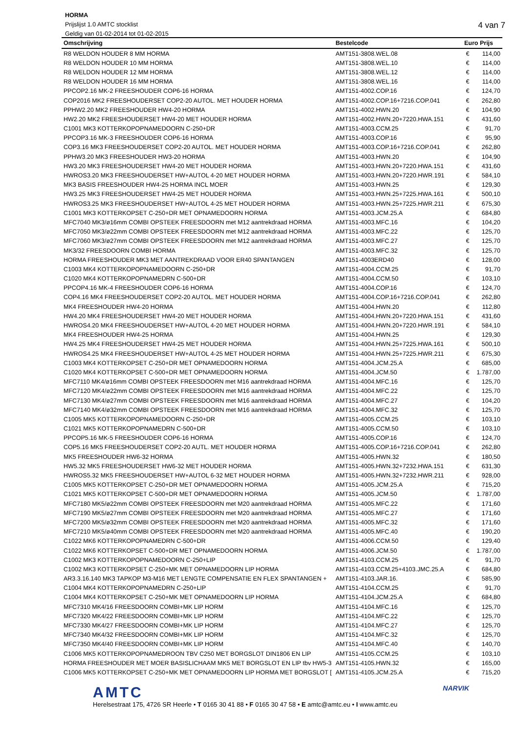HORMA
Prijslijst 1.0 AMTC stocklist
Geldig van 01-02-2014 tot 01-02-2015
4 van 7
| Omschrijving | Bestelcode | Euro Prijs | |
| --- | --- | --- | --- |
| R8 WELDON HOUDER 8 MM HORMA | AMT151-3808.WEL.08 | € | 114,00 |
| R8 WELDON HOUDER 10 MM HORMA | AMT151-3808.WEL.10 | € | 114,00 |
| R8 WELDON HOUDER 12 MM HORMA | AMT151-3808.WEL.12 | € | 114,00 |
| R8 WELDON HOUDER 16 MM HORMA | AMT151-3808.WEL.16 | € | 114,00 |
| PPCOP2.16 MK-2 FREESHOUDER COP6-16 HORMA | AMT151-4002.COP.16 | € | 124,70 |
| COP2016 MK2 FREESHOUDERSET COP2-20 AUTOL. MET HOUDER HORMA | AMT151-4002.COP.16+7216.COP.041 | € | 262,80 |
| PPHW2.20 MK2 FREESHOUDER HW4-20 HORMA | AMT151-4002.HWN.20 | € | 104,90 |
| HW2.20 MK2 FREESHOUDERSET HW4-20 MET HOUDER HORMA | AMT151-4002.HWN.20+7220.HWA.151 | € | 431,60 |
| C1001 MK3 KOTTERKOPOPNAMEDOORN C-250+DR | AMT151-4003.CCM.25 | € | 91,70 |
| PPCOP3.16 MK-3 FREESHOUDER COP6-16 HORMA | AMT151-4003.COP.16 | € | 95,90 |
| COP3.16 MK3 FREESHOUDERSET COP2-20 AUTOL. MET HOUDER HORMA | AMT151-4003.COP.16+7216.COP.041 | € | 262,80 |
| PPHW3.20 MK3 FREESHOUDER HW3-20 HORMA | AMT151-4003.HWN.20 | € | 104,90 |
| HW3.20 MK3 FREESHOUDERSET HW4-20 MET HOUDER HORMA | AMT151-4003.HWN.20+7220.HWA.151 | € | 431,60 |
| HWROS3.20 MK3 FREESHOUDERSET HW+AUTOL 4-20 MET HOUDER HORMA | AMT151-4003.HWN.20+7220.HWR.191 | € | 584,10 |
| MK3 BASIS FREESHOUDER HW4-25 HORMA INCL MOER | AMT151-4003.HWN.25 | € | 129,30 |
| HW3.25 MK3 FREESHOUDERSET HW4-25 MET HOUDER HORMA | AMT151-4003.HWN.25+7225.HWA.161 | € | 500,10 |
| HWROS3.25 MK3 FREESHOUDERSET HW+AUTOL 4-25 MET HOUDER HORMA | AMT151-4003.HWN.25+7225.HWR.211 | € | 675,30 |
| C1001 MK3 KOTTERKOPSET C-250+DR MET OPNAMEDOORN HORMA | AMT151-4003.JCM.25.A | € | 684,80 |
| MFC7040 MK3/ø16mm COMBI OPSTEEK FREESDOORN met M12 aantrekdraad HORMA | AMT151-4003.MFC.16 | € | 104,20 |
| MFC7050 MK3/ø22mm COMBI OPSTEEK FREESDOORN met M12 aantrekdraad HORMA | AMT151-4003.MFC.22 | € | 125,70 |
| MFC7060 MK3/ø27mm COMBI OPSTEEK FREESDOORN met M12 aantrekdraad HORMA | AMT151-4003.MFC.27 | € | 125,70 |
| MK3/32 FREESDOORN COMBI HORMA | AMT151-4003.MFC.32 | € | 125,70 |
| HORMA FREESHOUDER MK3 MET AANTREKDRAAD VOOR ER40 SPANTANGEN | AMT151-4003ERD40 | € | 128,00 |
| C1003 MK4 KOTTERKOPOPNAMEDOORN C-250+DR | AMT151-4004.CCM.25 | € | 91,70 |
| C1020 MK4 KOTTERKOPOPNAMEDRN C-500+DR | AMT151-4004.CCM.50 | € | 103,10 |
| PPCOP4.16 MK-4 FREESHOUDER COP6-16 HORMA | AMT151-4004.COP.16 | € | 124,70 |
| COP4.16 MK4 FREESHOUDERSET COP2-20 AUTOL. MET HOUDER HORMA | AMT151-4004.COP.16+7216.COP.041 | € | 262,80 |
| MK4 FREESHOUDER HW4-20 HORMA | AMT151-4004.HWN.20 | € | 112,80 |
| HW4.20 MK4 FREESHOUDERSET HW4-20 MET HOUDER HORMA | AMT151-4004.HWN.20+7220.HWA.151 | € | 431,60 |
| HWROS4.20 MK4 FREESHOUDERSET HW+AUTOL 4-20 MET HOUDER HORMA | AMT151-4004.HWN.20+7220.HWR.191 | € | 584,10 |
| MK4 FREESHOUDER HW4-25 HORMA | AMT151-4004.HWN.25 | € | 129,30 |
| HW4.25 MK4 FREESHOUDERSET HW4-25 MET HOUDER HORMA | AMT151-4004.HWN.25+7225.HWA.161 | € | 500,10 |
| HWROS4.25 MK4 FREESHOUDERSET HW+AUTOL 4-25 MET HOUDER HORMA | AMT151-4004.HWN.25+7225.HWR.211 | € | 675,30 |
| C1003 MK4 KOTTERKOPSET C-250+DR MET OPNAMEDOORN HORMA | AMT151-4004.JCM.25.A | € | 685,00 |
| C1020 MK4 KOTTERKOPSET C-500+DR MET OPNAMEDOORN HORMA | AMT151-4004.JCM.50 | € | 1.787,00 |
| MFC7110 MK4/ø16mm COMBI OPSTEEK FREESDOORN met M16 aantrekdraad HORMA | AMT151-4004.MFC.16 | € | 125,70 |
| MFC7120 MK4/ø22mm COMBI OPSTEEK FREESDOORN met M16 aantrekdraad HORMA | AMT151-4004.MFC.22 | € | 125,70 |
| MFC7130 MK4/ø27mm COMBI OPSTEEK FREESDOORN met M16 aantrekdraad HORMA | AMT151-4004.MFC.27 | € | 104,20 |
| MFC7140 MK4/ø32mm COMBI OPSTEEK FREESDOORN met M16 aantrekdraad HORMA | AMT151-4004.MFC.32 | € | 125,70 |
| C1005 MK5 KOTTERKOPOPNAMEDOORN C-250+DR | AMT151-4005.CCM.25 | € | 103,10 |
| C1021 MK5 KOTTERKOPOPNAMEDRN C-500+DR | AMT151-4005.CCM.50 | € | 103,10 |
| PPCOP5.16 MK-5 FREESHOUDER COP6-16 HORMA | AMT151-4005.COP.16 | € | 124,70 |
| COP5.16 MK5 FREESHOUDERSET COP2-20 AUTL. MET HOUDER HORMA | AMT151-4005.COP.16+7216.COP.041 | € | 262,80 |
| MK5 FREESHOUDER HW6-32 HORMA | AMT151-4005.HWN.32 | € | 180,50 |
| HW5.32 MK5 FREESHOUDERSET HW6-32 MET HOUDER HORMA | AMT151-4005.HWN.32+7232.HWA.151 | € | 631,30 |
| HWROS5.32 MK5 FREESHOUDERSET HW+AUTOL 6-32 MET HOUDER HORMA | AMT151-4005.HWN.32+7232.HWR.211 | € | 928,00 |
| C1005 MK5 KOTTERKOPSET C-250+DR MET OPNAMEDOORN HORMA | AMT151-4005.JCM.25.A | € | 715,20 |
| C1021 MK5 KOTTERKOPSET C-500+DR MET OPNAMEDOORN HORMA | AMT151-4005.JCM.50 | € | 1.787,00 |
| MFC7180 MK5/ø22mm COMBI OPSTEEK FREESDOORN met M20 aantrekdraad HORMA | AMT151-4005.MFC.22 | € | 171,60 |
| MFC7190 MK5/ø27mm COMBI OPSTEEK FREESDOORN met M20 aantrekdraad HORMA | AMT151-4005.MFC.27 | € | 171,60 |
| MFC7200 MK5/ø32mm COMBI OPSTEEK FREESDOORN met M20 aantrekdraad HORMA | AMT151-4005.MFC.32 | € | 171,60 |
| MFC7210 MK5/ø40mm COMBI OPSTEEK FREESDOORN met M20 aantrekdraad HORMA | AMT151-4005.MFC.40 | € | 190,20 |
| C1022 MK6 KOTTERKOPOPNAMEDRN C-500+DR | AMT151-4006.CCM.50 | € | 129,40 |
| C1022 MK6 KOTTERKOPSET C-500+DR MET OPNAMEDOORN HORMA | AMT151-4006.JCM.50 | € | 1.787,00 |
| C1002 MK3 KOTTERKOPOPNAMEDOORN C-250+LIP | AMT151-4103.CCM.25 | € | 91,70 |
| C1002 MK3 KOTTERKOPSET C-250+MK MET OPNAMEDOORN LIP HORMA | AMT151-4103.CCM.25+4103.JMC.25.A | € | 684,80 |
| AR3.3.16.140 MK3 TAPKOP M3-M16 MET LENGTE COMPENSATIE EN FLEX SPANTANGEN + | AMT151-4103.JAR.16. | € | 585,90 |
| C1004 MK4 KOTTERKOPOPNAMEDRN C-250+LIP | AMT151-4104.CCM.25 | € | 91,70 |
| C1004 MK4 KOTTERKOPSET C-250+MK MET OPNAMEDOORN LIP HORMA | AMT151-4104.JCM.25.A | € | 684,80 |
| MFC7310 MK4/16 FREESDOORN COMBI+MK LIP HORM | AMT151-4104.MFC.16 | € | 125,70 |
| MFC7320 MK4/22 FREESDOORN COMBI+MK LIP HORM | AMT151-4104.MFC.22 | € | 125,70 |
| MFC7330 MK4/27 FREESDOORN COMBI+MK LIP HORM | AMT151-4104.MFC.27 | € | 125,70 |
| MFC7340 MK4/32 FREESDOORN COMBI+MK LIP HORM | AMT151-4104.MFC.32 | € | 125,70 |
| MFC7350 MK4/40 FREESDOORN COMBI+MK LIP HORM | AMT151-4104.MFC.40 | € | 140,70 |
| C1006 MK5 KOTTERKOPOPNAMEDROON TBV C250 MET BORGSLOT DIN1806 EN LIP | AMT151-4105.CCM.25 | € | 103,10 |
| HORMA FREESHOUDER MET MOER BASISLICHAAM MK5 MET BORGSLOT EN LIP tbv HW5-3 | AMT151-4105.HWN.32 | € | 165,00 |
| C1006 MK5 KOTTERKOPSET C-250+MK MET OPNAMEDOORN LIP HORMA MET BORGSLOT [ | AMT151-4105.JCM.25.A | € | 715,20 |
AMTC NARVIK
Herelsestraat 175, 4726 SR Heerle • T 0165 30 41 88 • F 0165 30 47 58 • E amtc@amtc.eu • I www.amtc.eu